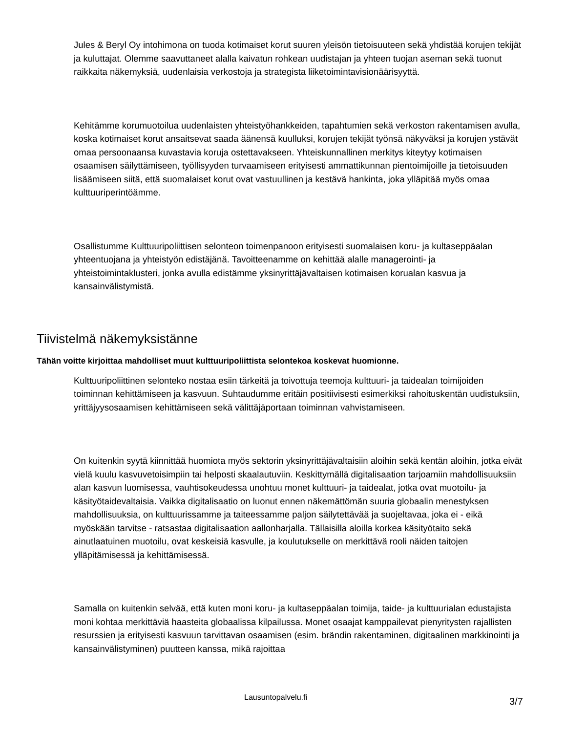Jules & Beryl Oy intohimona on tuoda kotimaiset korut suuren yleisön tietoisuuteen sekä yhdistää korujen tekijät ja kuluttajat. Olemme saavuttaneet alalla kaivatun rohkean uudistajan ja yhteen tuojan aseman sekä tuonut raikkaita näkemyksiä, uudenlaisia verkostoja ja strategista liiketoimintavisionäärisyyttä.
Kehitämme korumuotoilua uudenlaisten yhteistyöhankkeiden, tapahtumien sekä verkoston rakentamisen avulla, koska kotimaiset korut ansaitsevat saada äänensä kuulluksi, korujen tekijät työnsä näkyväksi ja korujen ystävät omaa persoonaansa kuvastavia koruja ostettavakseen. Yhteiskunnallinen merkitys kiteytyy kotimaisen osaamisen säilyttämiseen, työllisyyden turvaamiseen erityisesti ammattikunnan pientoimijoille ja tietoisuuden lisäämiseen siitä, että suomalaiset korut ovat vastuullinen ja kestävä hankinta, joka ylläpitää myös omaa kulttuuriperintöämme.
Osallistumme Kulttuuripoliittisen selonteon toimenpanoon erityisesti suomalaisen koru- ja kultaseppäalan yhteentuojana ja yhteistyön edistäjänä. Tavoitteenamme on kehittää alalle managerointi- ja yhteistoimintaklusteri, jonka avulla edistämme yksinyrittäjävaltaisen kotimaisen korualan kasvua ja kansainvälistymistä.
Tiivistelmä näkemyksistänne
Tähän voitte kirjoittaa mahdolliset muut kulttuuripoliittista selontekoa koskevat huomionne.
Kulttuuripoliittinen selonteko nostaa esiin tärkeitä ja toivottuja teemoja kulttuuri- ja taidealan toimijoiden toiminnan kehittämiseen ja kasvuun. Suhtaudumme eritäin positiivisesti esimerkiksi rahoituskentän uudistuksiin, yrittäjyysosaamisen kehittämiseen sekä välittäjäportaan toiminnan vahvistamiseen.
On kuitenkin syytä kiinnittää huomiota myös sektorin yksinyrittäjävaltaisiin aloihin sekä kentän aloihin, jotka eivät vielä kuulu kasvuvetoisimpiin tai helposti skaalautuviin. Keskittymällä digitalisaation tarjoamiin mahdollisuuksiin alan kasvun luomisessa, vauhtisokeudessa unohtuu monet kulttuuri- ja taidealat, jotka ovat muotoilu- ja käsityötaidevaltaisia. Vaikka digitalisaatio on luonut ennen näkemättömän suuria globaalin menestyksen mahdollisuuksia, on kulttuurissamme ja taiteessamme paljon säilytettävää ja suojeltavaa, joka ei - eikä myöskään tarvitse - ratsastaa digitalisaation aallonharjalla. Tällaisilla aloilla korkea käsityötaito sekä ainutlaatuinen muotoilu, ovat keskeisiä kasvulle, ja koulutukselle on merkittävä rooli näiden taitojen ylläpitämisessä ja kehittämisessä.
Samalla on kuitenkin selvää, että kuten moni koru- ja kultaseppäalan toimija, taide- ja kulttuurialan edustajista moni kohtaa merkittäviä haasteita globaalissa kilpailussa. Monet osaajat kamppailevat pienyritysten rajallisten resurssien ja erityisesti kasvuun tarvittavan osaamisen (esim. brändin rakentaminen, digitaalinen markkinointi ja kansainvälistyminen) puutteen kanssa, mikä rajoittaa
Lausuntopalvelu.fi 3/7